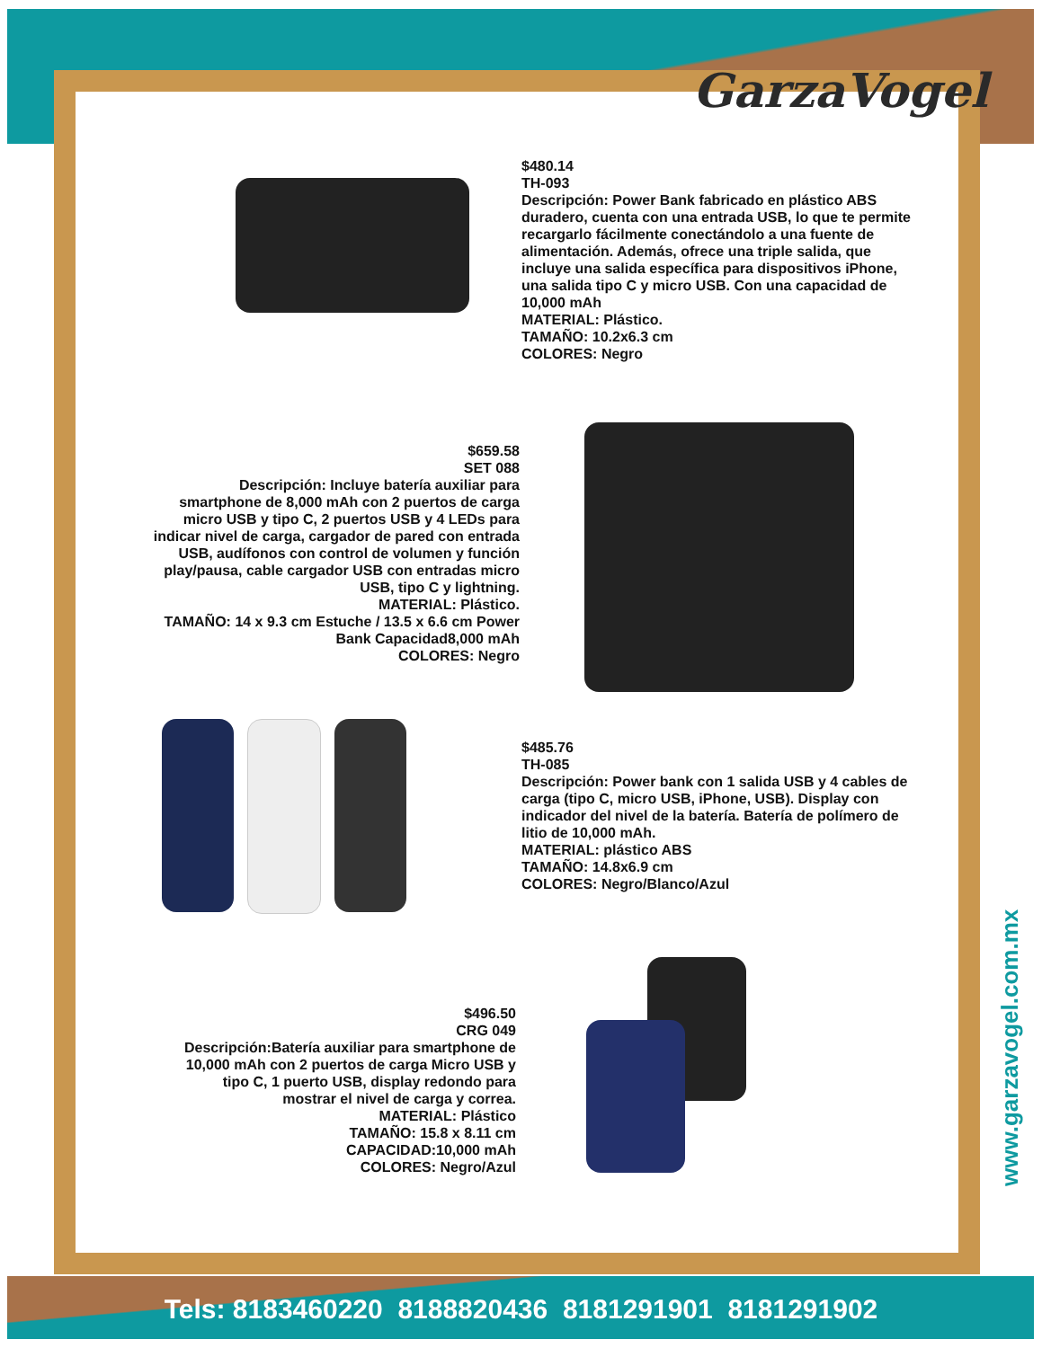GarzaVogel
$480.14
TH-093
Descripción: Power Bank fabricado en plástico ABS duradero, cuenta con una entrada USB, lo que te permite recargarlo fácilmente conectándolo a una fuente de alimentación. Además, ofrece una triple salida, que incluye una salida específica para dispositivos iPhone, una salida tipo C y micro USB. Con una capacidad de 10,000 mAh
MATERIAL: Plástico.
TAMAÑO: 10.2x6.3 cm
COLORES: Negro
$659.58
SET 088
Descripción: Incluye batería auxiliar para smartphone de 8,000 mAh con 2 puertos de carga micro USB y tipo C, 2 puertos USB y 4 LEDs para indicar nivel de carga, cargador de pared con entrada USB, audífonos con control de volumen y función play/pausa, cable cargador USB con entradas micro USB, tipo C y lightning.
MATERIAL: Plástico.
TAMAÑO: 14 x 9.3 cm Estuche / 13.5 x 6.6 cm Power Bank Capacidad8,000 mAh
COLORES: Negro
$485.76
TH-085
Descripción: Power bank con 1 salida USB y 4 cables de carga (tipo C, micro USB, iPhone, USB). Display con indicador del nivel de la batería. Batería de polímero de litio de 10,000 mAh.
MATERIAL: plástico ABS
TAMAÑO: 14.8x6.9 cm
COLORES: Negro/Blanco/Azul
$496.50
CRG 049
Descripción:Batería auxiliar para smartphone de 10,000 mAh con 2 puertos de carga Micro USB y tipo C, 1 puerto USB, display redondo para mostrar el nivel de carga y correa.
MATERIAL: Plástico
TAMAÑO: 15.8 x 8.11 cm
CAPACIDAD:10,000 mAh
COLORES: Negro/Azul
www.garzavogel.com.mx
Tels: 8183460220 8188820436 8181291901 8181291902